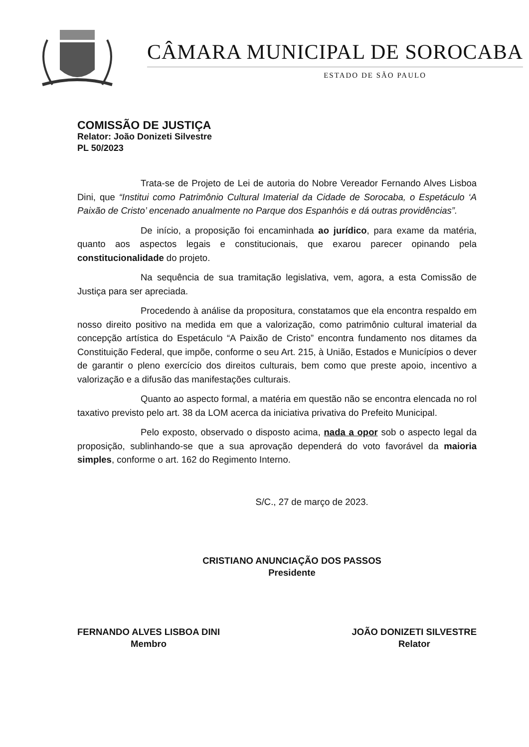CÂMARA MUNICIPAL DE SOROCABA
ESTADO DE SÃO PAULO
COMISSÃO DE JUSTIÇA
Relator: João Donizeti Silvestre
PL 50/2023
Trata-se de Projeto de Lei de autoria do Nobre Vereador Fernando Alves Lisboa Dini, que “Institui como Patrimônio Cultural Imaterial da Cidade de Sorocaba, o Espetáculo ‘A Paixão de Cristo’ encenado anualmente no Parque dos Espanhóis e dá outras providências”.
De início, a proposição foi encaminhada ao jurídico, para exame da matéria, quanto aos aspectos legais e constitucionais, que exarou parecer opinando pela constitucionalidade do projeto.
Na sequência de sua tramitação legislativa, vem, agora, a esta Comissão de Justiça para ser apreciada.
Procedendo à análise da propositura, constatamos que ela encontra respaldo em nosso direito positivo na medida em que a valorização, como patrimônio cultural imaterial da concepção artística do Espetáculo “A Paixão de Cristo” encontra fundamento nos ditames da Constituição Federal, que impõe, conforme o seu Art. 215, à União, Estados e Municípios o dever de garantir o pleno exercício dos direitos culturais, bem como que preste apoio, incentivo a valorização e a difusão das manifestações culturais.
Quanto ao aspecto formal, a matéria em questão não se encontra elencada no rol taxativo previsto pelo art. 38 da LOM acerca da iniciativa privativa do Prefeito Municipal.
Pelo exposto, observado o disposto acima, nada a opor sob o aspecto legal da proposição, sublinhando-se que a sua aprovação dependerá do voto favorável da maioria simples, conforme o art. 162 do Regimento Interno.
S/C., 27 de março de 2023.
CRISTIANO ANUNCIAÇÃO DOS PASSOS
Presidente
FERNANDO ALVES LISBOA DINI
Membro
JOÃO DONIZETI SILVESTRE
Relator